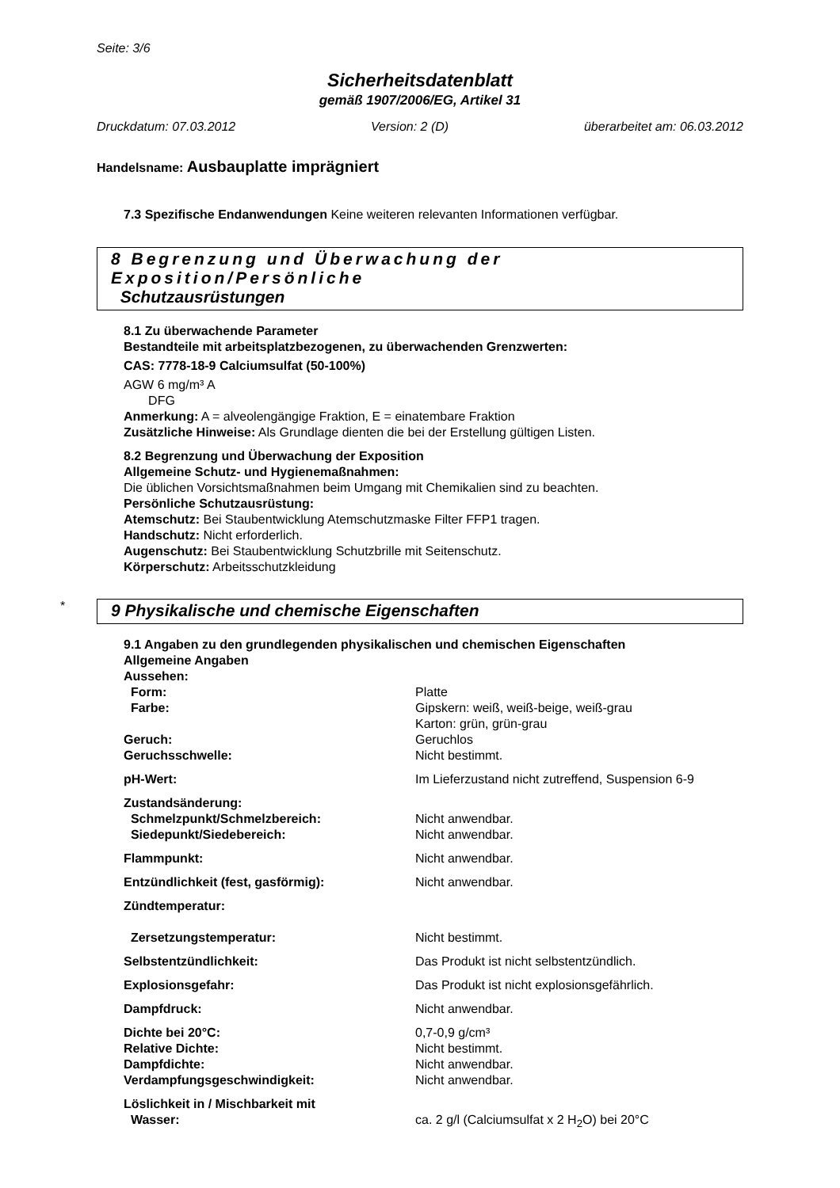Seite: 3/6
Sicherheitsdatenblatt
gemäß 1907/2006/EG, Artikel 31
Druckdatum: 07.03.2012 Version: 2 (D) überarbeitet am: 06.03.2012
Handelsname: Ausbauplatte imprägniert
7.3 Spezifische Endanwendungen Keine weiteren relevanten Informationen verfügbar.
8 Begrenzung und Überwachung der Exposition/Persönliche
Schutzausrüstungen
8.1 Zu überwachende Parameter
Bestandteile mit arbeitsplatzbezogenen, zu überwachenden Grenzwerten:
CAS: 7778-18-9 Calciumsulfat (50-100%)
AGW 6 mg/m³ A
DFG
Anmerkung: A = alveolengängige Fraktion, E = einatembare Fraktion
Zusätzliche Hinweise: Als Grundlage dienten die bei der Erstellung gültigen Listen.
8.2 Begrenzung und Überwachung der Exposition
Allgemeine Schutz- und Hygienemaßnahmen:
Die üblichen Vorsichtsmaßnahmen beim Umgang mit Chemikalien sind zu beachten.
Persönliche Schutzausrüstung:
Atemschutz: Bei Staubentwicklung Atemschutzmaske Filter FFP1 tragen.
Handschutz: Nicht erforderlich.
Augenschutz: Bei Staubentwicklung Schutzbrille mit Seitenschutz.
Körperschutz: Arbeitsschutzkleidung
*
9 Physikalische und chemische Eigenschaften
9.1 Angaben zu den grundlegenden physikalischen und chemischen Eigenschaften
Allgemeine Angaben
Aussehen:
Form: Platte
Farbe: Gipskern: weiß, weiß-beige, weiß-grau
Karton: grün, grün-grau
Geruch: Geruchlos
Geruchsschwelle: Nicht bestimmt.
pH-Wert: Im Lieferzustand nicht zutreffend, Suspension 6-9
Zustandsänderung:
Schmelzpunkt/Schmelzbereich: Nicht anwendbar.
Siedepunkt/Siedebereich: Nicht anwendbar.
Flammpunkt: Nicht anwendbar.
Entzündlichkeit (fest, gasförmig): Nicht anwendbar.
Zündtemperatur:
Zersetzungstemperatur: Nicht bestimmt.
Selbstentzündlichkeit: Das Produkt ist nicht selbstentzündlich.
Explosionsgefahr: Das Produkt ist nicht explosionsgefährlich.
Dampfdruck: Nicht anwendbar.
Dichte bei 20°C: 0,7-0,9 g/cm³
Relative Dichte: Nicht bestimmt.
Dampfdichte: Nicht anwendbar.
Verdampfungsgeschwindigkeit: Nicht anwendbar.
Löslichkeit in / Mischbarkeit mit
Wasser: ca. 2 g/l (Calciumsulfat x 2 H<sub>2</sub>O) bei 20°C